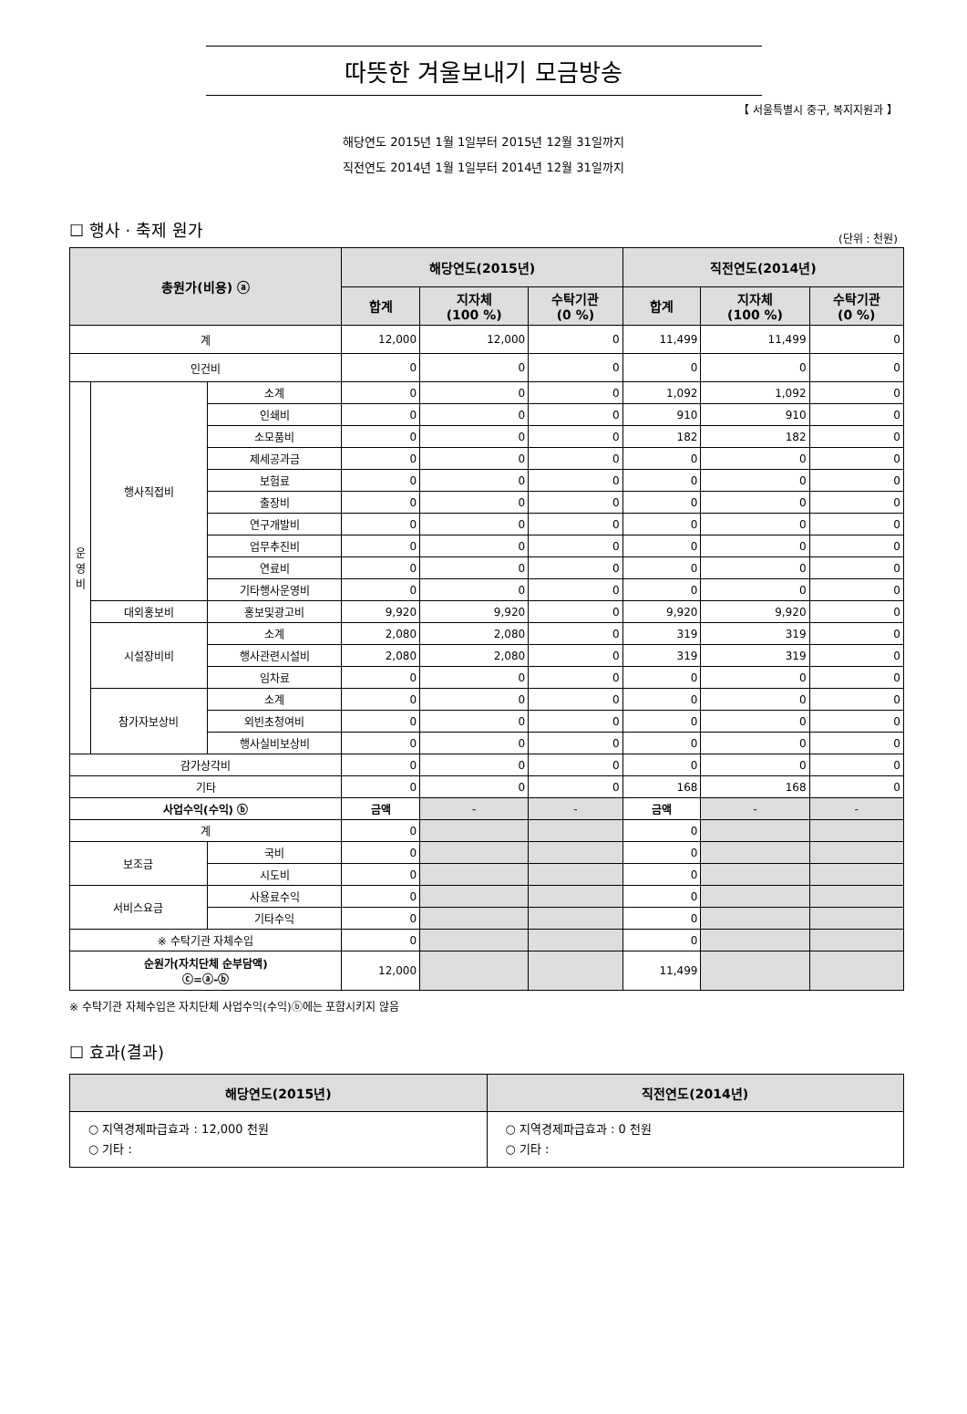따뜻한 겨울보내기 모금방송
【 서울특별시 중구, 복지지원과 】
해당연도 2015년 1월 1일부터 2015년 12월 31일까지
직전연도 2014년 1월 1일부터 2014년 12월 31일까지
☐ 행사 · 축제 원가
(단위 : 천원)
| 총원가(비용) ⓐ | | | 해당연도(2015년) | | | 직전연도(2014년) | | |
| --- | --- | --- | --- | --- | --- | --- | --- | --- |
| | | | 합계 | 지자체 (100 %) | 수탁기관 (0 %) | 합계 | 지자체 (100 %) | 수탁기관 (0 %) |
| 계 | | | 12,000 | 12,000 | 0 | 11,499 | 11,499 | 0 |
| 인건비 | | | 0 | 0 | 0 | 0 | 0 | 0 |
| 운 영 비 | 행사직접비 | 소계 | 0 | 0 | 0 | 1,092 | 1,092 | 0 |
| | | 인쇄비 | 0 | 0 | 0 | 910 | 910 | 0 |
| | | 소모품비 | 0 | 0 | 0 | 182 | 182 | 0 |
| | | 제세공과금 | 0 | 0 | 0 | 0 | 0 | 0 |
| | | 보험료 | 0 | 0 | 0 | 0 | 0 | 0 |
| | | 출장비 | 0 | 0 | 0 | 0 | 0 | 0 |
| | | 연구개발비 | 0 | 0 | 0 | 0 | 0 | 0 |
| | | 업무추진비 | 0 | 0 | 0 | 0 | 0 | 0 |
| | | 연료비 | 0 | 0 | 0 | 0 | 0 | 0 |
| | | 기타행사운영비 | 0 | 0 | 0 | 0 | 0 | 0 |
| | 대외홍보비 | 홍보및광고비 | 9,920 | 9,920 | 0 | 9,920 | 9,920 | 0 |
| | 시설장비비 | 소계 | 2,080 | 2,080 | 0 | 319 | 319 | 0 |
| | | 행사관련시설비 | 2,080 | 2,080 | 0 | 319 | 319 | 0 |
| | | 임차료 | 0 | 0 | 0 | 0 | 0 | 0 |
| | 참가자보상비 | 소계 | 0 | 0 | 0 | 0 | 0 | 0 |
| | | 외빈초청여비 | 0 | 0 | 0 | 0 | 0 | 0 |
| | | 행사실비보상비 | 0 | 0 | 0 | 0 | 0 | 0 |
| 감가상각비 | | | 0 | 0 | 0 | 0 | 0 | 0 |
| 기타 | | | 0 | 0 | 0 | 168 | 168 | 0 |
| 사업수익(수익) ⓑ | | | 금액 | - | - | 금액 | - | - |
| 계 | | | 0 | | | 0 | | |
| 보조금 | | 국비 | 0 | | | 0 | | |
| | | 시도비 | 0 | | | 0 | | |
| 서비스요금 | | 사용료수익 | 0 | | | 0 | | |
| | | 기타수익 | 0 | | | 0 | | |
| ※ 수탁기관 자체수입 | | | 0 | | | 0 | | |
| 순원가(자치단체 순부담액) ⓒ=ⓐ-ⓑ | | | 12,000 | | | 11,499 | | |
※ 수탁기관 자체수입은 자치단체 사업수익(수익)ⓑ에는 포함시키지 않음
☐ 효과(결과)
| 해당연도(2015년) | 직전연도(2014년) |
| --- | --- |
| ○ 지역경제파급효과 : 12,000 천원 ○ 기타 : | ○ 지역경제파급효과 : 0 천원 ○ 기타 : |